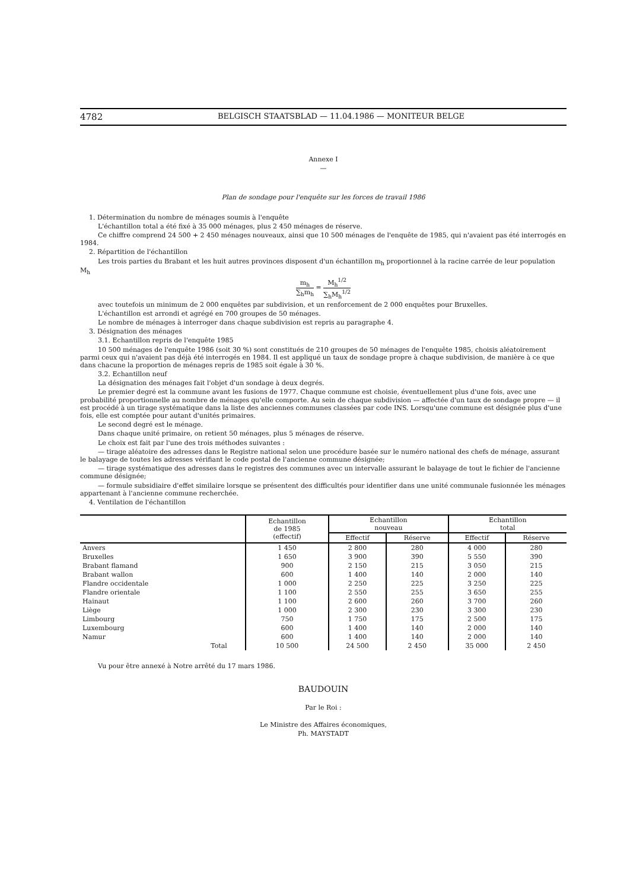4782
BELGISCH STAATSBLAD — 11.04.1986 — MONITEUR BELGE
Annexe I
—
Plan de sondage pour l'enquête sur les forces de travail 1986
1. Détermination du nombre de ménages soumis à l'enquête
L'échantillon total a été fixé à 35 000 ménages, plus 2 450 ménages de réserve.
Ce chiffre comprend 24 500 + 2 450 ménages nouveaux, ainsi que 10 500 ménages de l'enquête de 1985, qui n'avaient pas été interrogés en 1984.
2. Répartition de l'échantillon
Les trois parties du Brabant et les huit autres provinces disposent d'un échantillon m<sub>h</sub> proportionnel à la racine carrée de leur population M<sub>h</sub>
m<sub>h</sub> ∑<sub>h</sub>m<sub>h</sub> = M<sub>h</sub><sup>1/2</sup> ∑<sub>h</sub>M<sub>h</sub><sup>1/2</sup>
avec toutefois un minimum de 2 000 enquêtes par subdivision, et un renforcement de 2 000 enquêtes pour Bruxelles.
L'échantillon est arrondi et agrégé en 700 groupes de 50 ménages.
Le nombre de ménages à interroger dans chaque subdivision est repris au paragraphe 4.
3. Désignation des ménages
3.1. Echantillon repris de l'enquête 1985
10 500 ménages de l'enquête 1986 (soit 30 %) sont constitués de 210 groupes de 50 ménages de l'enquête 1985, choisis aléatoirement parmi ceux qui n'avaient pas déjà été interrogés en 1984. Il est appliqué un taux de sondage propre à chaque subdivision, de manière à ce que dans chacune la proportion de ménages repris de 1985 soit égale à 30 %.
3.2. Echantillon neuf
La désignation des ménages fait l'objet d'un sondage à deux degrés.
Le premier degré est la commune avant les fusions de 1977. Chaque commune est choisie, éventuellement plus d'une fois, avec une probabilité proportionnelle au nombre de ménages qu'elle comporte. Au sein de chaque subdivision — affectée d'un taux de sondage propre — il est procédé à un tirage systématique dans la liste des anciennes communes classées par code INS. Lorsqu'une commune est désignée plus d'une fois, elle est comptée pour autant d'unités primaires.
Le second degré est le ménage.
Dans chaque unité primaire, on retient 50 ménages, plus 5 ménages de réserve.
Le choix est fait par l'une des trois méthodes suivantes :
— tirage aléatoire des adresses dans le Registre national selon une procédure basée sur le numéro national des chefs de ménage, assurant le balayage de toutes les adresses vérifiant le code postal de l'ancienne commune désignée;
— tirage systématique des adresses dans le registres des communes avec un intervalle assurant le balayage de tout le fichier de l'ancienne commune désignée;
— formule subsidiaire d'effet similaire lorsque se présentent des difficultés pour identifier dans une unité communale fusionnée les ménages appartenant à l'ancienne commune recherchée.
4. Ventilation de l'échantillon
| | Echantillon de 1985 (effectif) | Echantillon nouveau | | Echantillon total | |
| --- | --- | --- | --- | --- | --- |
| | | Effectif | Réserve | Effectif | Réserve |
| Anvers | 1 450 | 2 800 | 280 | 4 000 | 280 |
| Bruxelles | 1 650 | 3 900 | 390 | 5 550 | 390 |
| Brabant flamand | 900 | 2 150 | 215 | 3 050 | 215 |
| Brabant wallon | 600 | 1 400 | 140 | 2 000 | 140 |
| Flandre occidentale | 1 000 | 2 250 | 225 | 3 250 | 225 |
| Flandre orientale | 1 100 | 2 550 | 255 | 3 650 | 255 |
| Hainaut | 1 100 | 2 600 | 260 | 3 700 | 260 |
| Liège | 1 000 | 2 300 | 230 | 3 300 | 230 |
| Limbourg | 750 | 1 750 | 175 | 2 500 | 175 |
| Luxembourg | 600 | 1 400 | 140 | 2 000 | 140 |
| Namur | 600 | 1 400 | 140 | 2 000 | 140 |
| Total | 10 500 | 24 500 | 2 450 | 35 000 | 2 450 |
Vu pour être annexé à Notre arrêté du 17 mars 1986.
BAUDOUIN
Par le Roi :
Le Ministre des Affaires économiques,
Ph. MAYSTADT